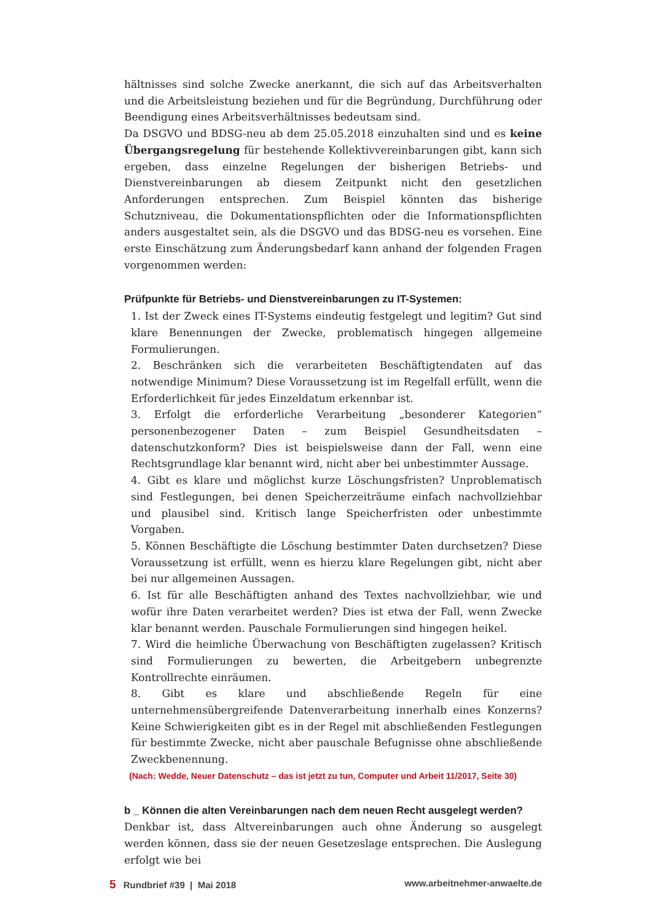hältnisses sind solche Zwecke anerkannt, die sich auf das Arbeitsverhalten und die Arbeitsleistung beziehen und für die Begründung, Durchführung oder Beendigung eines Arbeitsverhältnisses bedeutsam sind.
Da DSGVO und BDSG-neu ab dem 25.05.2018 einzuhalten sind und es keine Übergangsregelung für bestehende Kollektivvereinbarungen gibt, kann sich ergeben, dass einzelne Regelungen der bisherigen Betriebs- und Dienstvereinbarungen ab diesem Zeitpunkt nicht den gesetzlichen Anforderungen entsprechen. Zum Beispiel könnten das bisherige Schutzniveau, die Dokumentationspflichten oder die Informationspflichten anders ausgestaltet sein, als die DSGVO und das BDSG-neu es vorsehen. Eine erste Einschätzung zum Änderungsbedarf kann anhand der folgenden Fragen vorgenommen werden:
Prüfpunkte für Betriebs- und Dienstvereinbarungen zu IT-Systemen:
1. Ist der Zweck eines IT-Systems eindeutig festgelegt und legitim? Gut sind klare Benennungen der Zwecke, problematisch hingegen allgemeine Formulierungen.
2. Beschränken sich die verarbeiteten Beschäftigtendaten auf das notwendige Minimum? Diese Voraussetzung ist im Regelfall erfüllt, wenn die Erforderlichkeit für jedes Einzeldatum erkennbar ist.
3. Erfolgt die erforderliche Verarbeitung „besonderer Kategorien“ personenbezogener Daten – zum Beispiel Gesundheitsdaten – datenschutzkonform? Dies ist beispielsweise dann der Fall, wenn eine Rechtsgrundlage klar benannt wird, nicht aber bei unbestimmter Aussage.
4. Gibt es klare und möglichst kurze Löschungsfristen? Unproblematisch sind Festlegungen, bei denen Speicherzeiträume einfach nachvollziehbar und plausibel sind. Kritisch lange Speicherfristen oder unbestimmte Vorgaben.
5. Können Beschäftigte die Löschung bestimmter Daten durchsetzen? Diese Voraussetzung ist erfüllt, wenn es hierzu klare Regelungen gibt, nicht aber bei nur allgemeinen Aussagen.
6. Ist für alle Beschäftigten anhand des Textes nachvollziehbar, wie und wofür ihre Daten verarbeitet werden? Dies ist etwa der Fall, wenn Zwecke klar benannt werden. Pauschale Formulierungen sind hingegen heikel.
7. Wird die heimliche Überwachung von Beschäftigten zugelassen? Kritisch sind Formulierungen zu bewerten, die Arbeitgebern unbegrenzte Kontrollrechte einräumen.
8. Gibt es klare und abschließende Regeln für eine unternehmensübergreifende Datenverarbeitung innerhalb eines Konzerns? Keine Schwierigkeiten gibt es in der Regel mit abschließenden Festlegungen für bestimmte Zwecke, nicht aber pauschale Befugnisse ohne abschließende Zweckbenennung.
(Nach: Wedde, Neuer Datenschutz – das ist jetzt zu tun, Computer und Arbeit 11/2017, Seite 30)
b _ Können die alten Vereinbarungen nach dem neuen Recht ausgelegt werden?
Denkbar ist, dass Altvereinbarungen auch ohne Änderung so ausgelegt werden können, dass sie der neuen Gesetzeslage entsprechen. Die Auslegung erfolgt wie bei
5 Rundbrief #39 | Mai 2018 www.arbeitnehmer-anwaelte.de